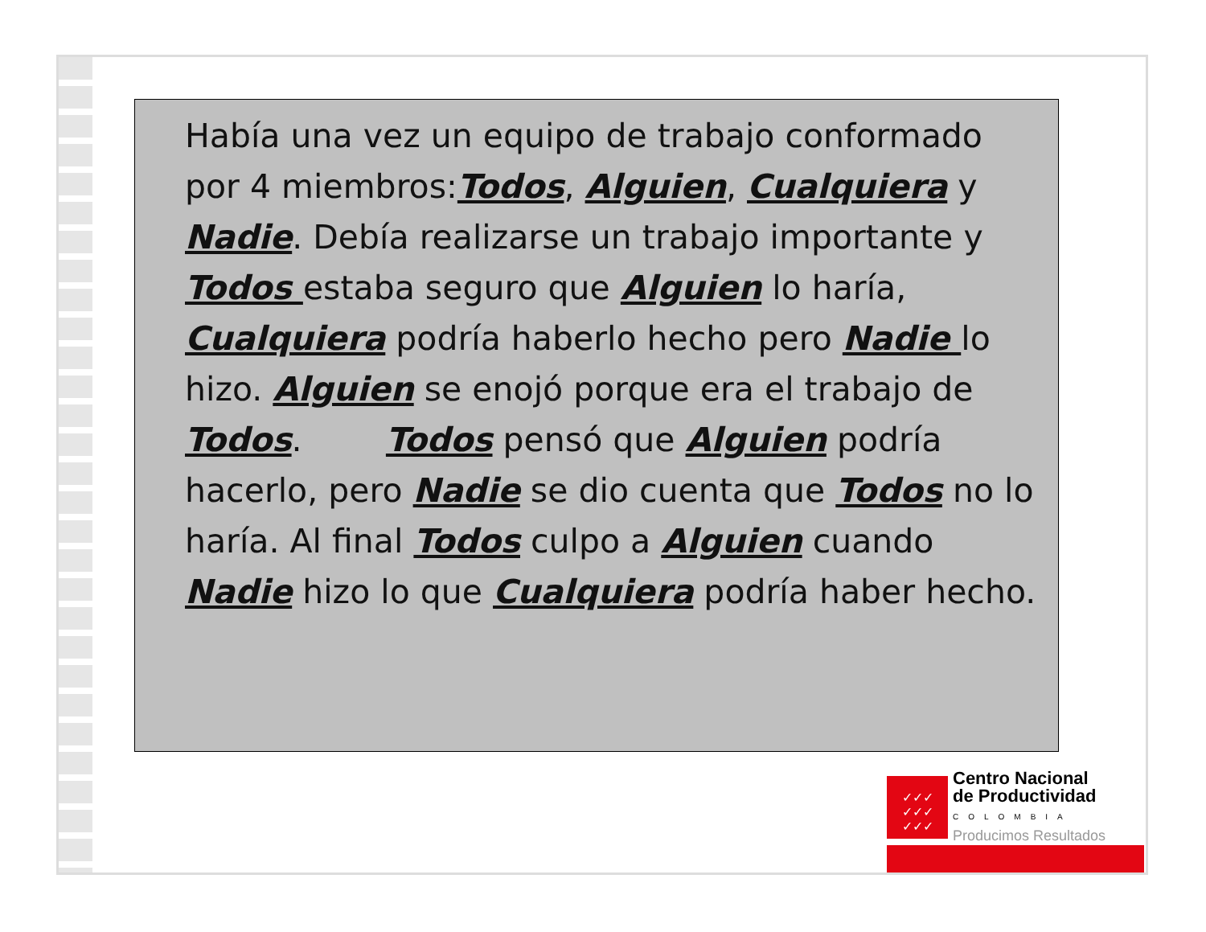Había una vez un equipo de trabajo conformado por 4 miembros:Todos, Alguien, Cualquiera y Nadie. Debía realizarse un trabajo importante y Todos estaba seguro que Alguien lo haría, Cualquiera podría haberlo hecho pero Nadie lo hizo. Alguien se enojó porque era el trabajo de Todos. Todos pensó que Alguien podría hacerlo, pero Nadie se dio cuenta que Todos no lo haría. Al final Todos culpo a Alguien cuando Nadie hizo lo que Cualquiera podría haber hecho.
✓✓✓
✓✓✓
✓✓✓
Centro Nacional
de Productividad
COLOMBIA
Producimos Resultados